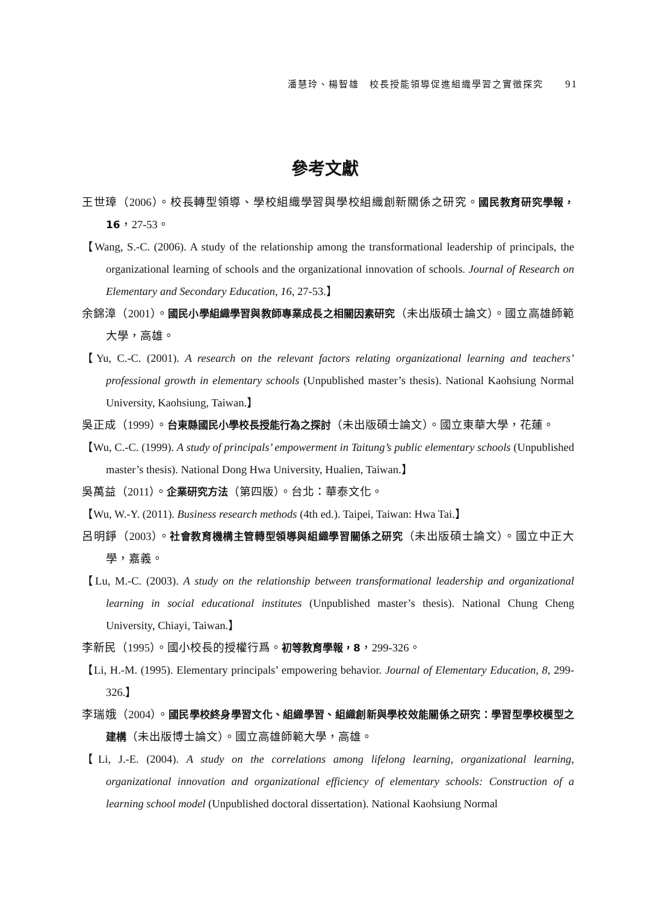潘慧玲、楊智雄　校長授能領導促進組織學習之實徵探究 91
參考文獻
王世璋（2006）。校長轉型領導、學校組織學習與學校組織創新關係之研究。國民教育研究學報，16，27-53。
【Wang, S.-C. (2006). A study of the relationship among the transformational leadership of principals, the organizational learning of schools and the organizational innovation of schools. Journal of Research on Elementary and Secondary Education, 16, 27-53.】
余錦漳（2001）。國民小學組織學習與教師專業成長之相關因素研究（未出版碩士論文）。國立高雄師範大學，高雄。
【Yu, C.-C. (2001). A research on the relevant factors relating organizational learning and teachers’ professional growth in elementary schools (Unpublished master’s thesis). National Kaohsiung Normal University, Kaohsiung, Taiwan.】
吳正成（1999）。台東縣國民小學校長授能行為之探討（未出版碩士論文）。國立東華大學，花蓮。
【Wu, C.-C. (1999). A study of principals’ empowerment in Taitung’s public elementary schools (Unpublished master’s thesis). National Dong Hwa University, Hualien, Taiwan.】
吳萬益（2011）。企業研究方法（第四版）。台北：華泰文化。
【Wu, W.-Y. (2011). Business research methods (4th ed.). Taipei, Taiwan: Hwa Tai.】
呂明錚（2003）。社會教育機構主管轉型領導與組織學習關係之研究（未出版碩士論文）。國立中正大學，嘉義。
【Lu, M.-C. (2003). A study on the relationship between transformational leadership and organizational learning in social educational institutes (Unpublished master’s thesis). National Chung Cheng University, Chiayi, Taiwan.】
李新民（1995）。國小校長的授權行爲。初等教育學報，8，299-326。
【Li, H.-M. (1995). Elementary principals’ empowering behavior. Journal of Elementary Education, 8, 299-326.】
李瑞娥（2004）。國民學校終身學習文化、組織學習、組織創新與學校效能關係之研究：學習型學校模型之建構（未出版博士論文）。國立高雄師範大學，高雄。
【Li, J.-E. (2004). A study on the correlations among lifelong learning, organizational learning, organizational innovation and organizational efficiency of elementary schools: Construction of a learning school model (Unpublished doctoral dissertation). National Kaohsiung Normal